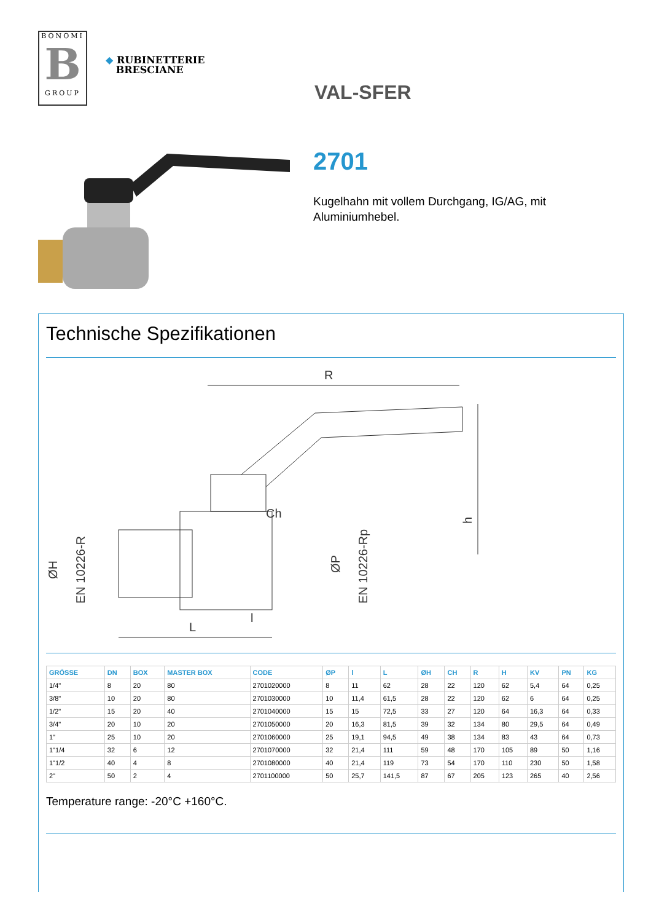BONOMI
B
GROUP
◆ RUBINETTERIE
BRESCIANE
VAL-SFER
2701
Kugelhahn mit vollem Durchgang, IG/AG, mit Aluminiumhebel.
Technische Spezifikationen
R
L
l
Ch
ØH
EN 10226-R
ØP
EN 10226-Rp
h
| GRÖSSE | DN | BOX | MASTER BOX | CODE | ØP | l | L | ØH | CH | R | H | KV | PN | KG |
| --- | --- | --- | --- | --- | --- | --- | --- | --- | --- | --- | --- | --- | --- | --- |
| 1/4" | 8 | 20 | 80 | 2701020000 | 8 | 11 | 62 | 28 | 22 | 120 | 62 | 5,4 | 64 | 0,25 |
| 3/8" | 10 | 20 | 80 | 2701030000 | 10 | 11,4 | 61,5 | 28 | 22 | 120 | 62 | 6 | 64 | 0,25 |
| 1/2" | 15 | 20 | 40 | 2701040000 | 15 | 15 | 72,5 | 33 | 27 | 120 | 64 | 16,3 | 64 | 0,33 |
| 3/4" | 20 | 10 | 20 | 2701050000 | 20 | 16,3 | 81,5 | 39 | 32 | 134 | 80 | 29,5 | 64 | 0,49 |
| 1" | 25 | 10 | 20 | 2701060000 | 25 | 19,1 | 94,5 | 49 | 38 | 134 | 83 | 43 | 64 | 0,73 |
| 1"1/4 | 32 | 6 | 12 | 2701070000 | 32 | 21,4 | 111 | 59 | 48 | 170 | 105 | 89 | 50 | 1,16 |
| 1"1/2 | 40 | 4 | 8 | 2701080000 | 40 | 21,4 | 119 | 73 | 54 | 170 | 110 | 230 | 50 | 1,58 |
| 2" | 50 | 2 | 4 | 2701100000 | 50 | 25,7 | 141,5 | 87 | 67 | 205 | 123 | 265 | 40 | 2,56 |
Temperature range: -20°C +160°C.